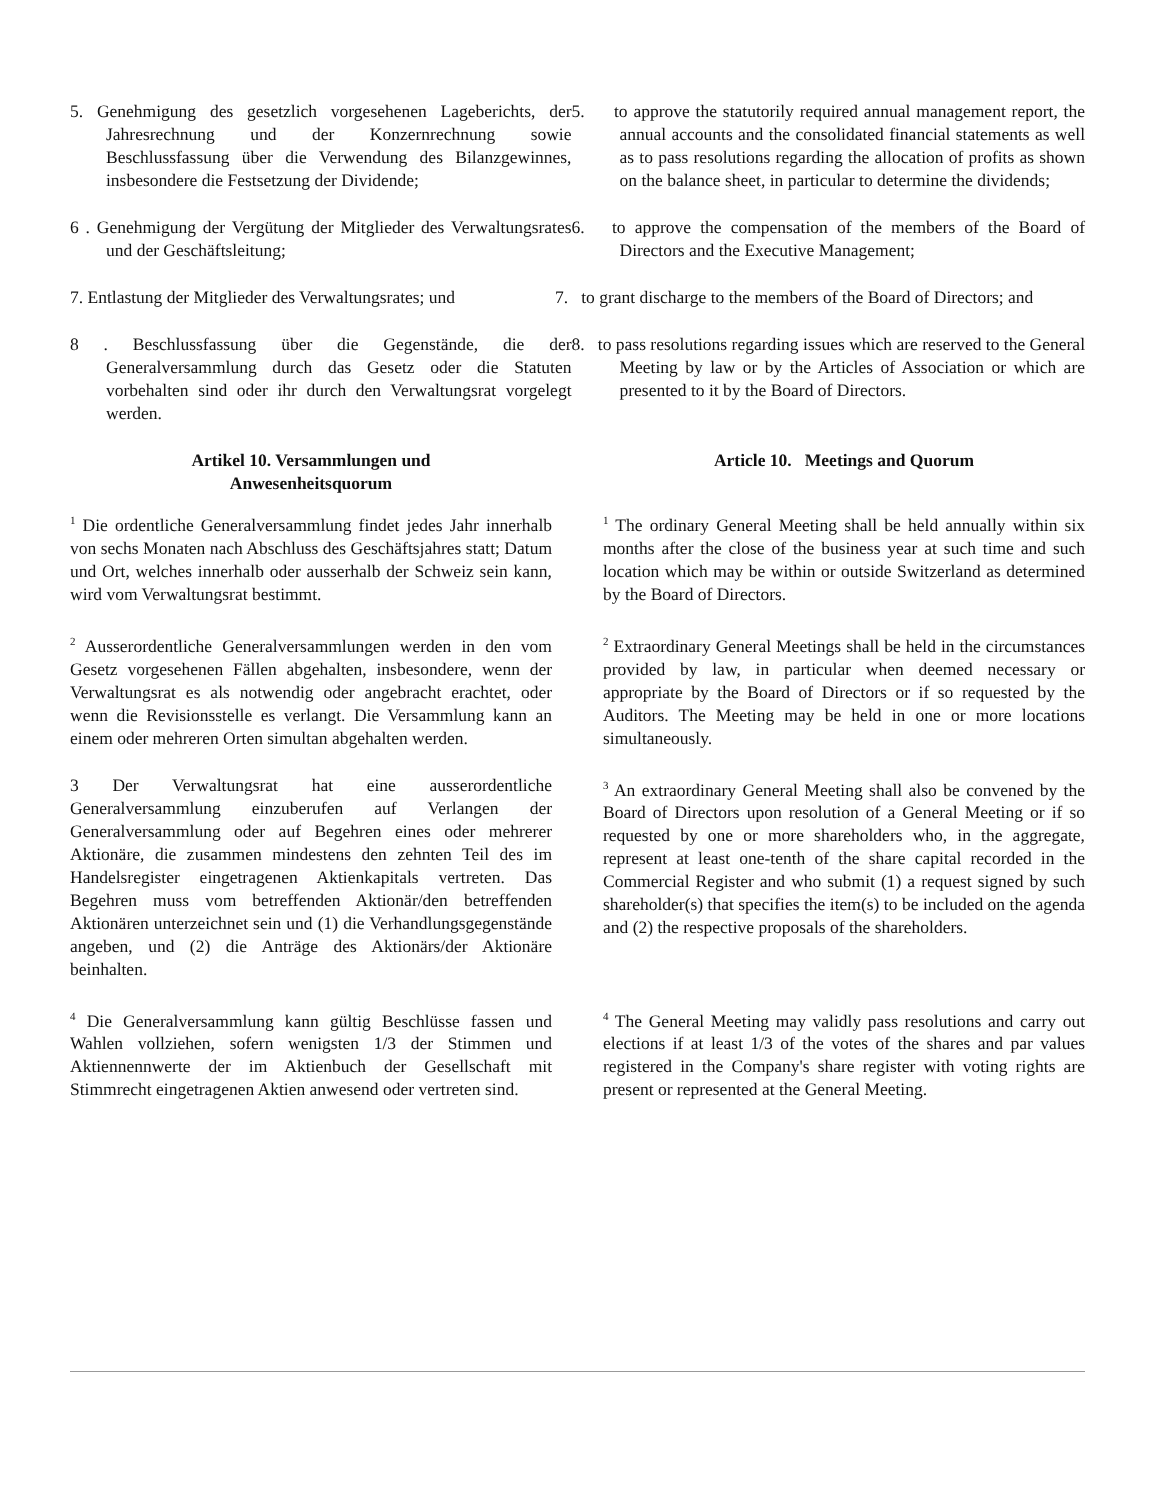5. Genehmigung des gesetzlich vorgesehenen Lageberichts, der Jahresrechnung und der Konzernrechnung sowie Beschlussfassung über die Verwendung des Bilanzgewinnes, insbesondere die Festsetzung der Dividende;
5. to approve the statutorily required annual management report, the annual accounts and the consolidated financial statements as well as to pass resolutions regarding the allocation of profits as shown on the balance sheet, in particular to determine the dividends;
6 . Genehmigung der Vergütung der Mitglieder des Verwaltungsrates und der Geschäftsleitung;
6. to approve the compensation of the members of the Board of Directors and the Executive Management;
7. Entlastung der Mitglieder des Verwaltungsrates; und
7. to grant discharge to the members of the Board of Directors; and
8 . Beschlussfassung über die Gegenstände, die der Generalversammlung durch das Gesetz oder die Statuten vorbehalten sind oder ihr durch den Verwaltungsrat vorgelegt werden.
8. to pass resolutions regarding issues which are reserved to the General Meeting by law or by the Articles of Association or which are presented to it by the Board of Directors.
Artikel 10. Versammlungen und
Anwesenheitsquorum
Article 10. Meetings and Quorum
<sup>1</sup> Die ordentliche Generalversammlung findet jedes Jahr innerhalb von sechs Monaten nach Abschluss des Geschäftsjahres statt; Datum und Ort, welches innerhalb oder ausserhalb der Schweiz sein kann, wird vom Verwaltungsrat bestimmt.
<sup>1</sup> The ordinary General Meeting shall be held annually within six months after the close of the business year at such time and such location which may be within or outside Switzerland as determined by the Board of Directors.
<sup>2</sup> Ausserordentliche Generalversammlungen werden in den vom Gesetz vorgesehenen Fällen abgehalten, insbesondere, wenn der Verwaltungsrat es als notwendig oder angebracht erachtet, oder wenn die Revisionsstelle es verlangt. Die Versammlung kann an einem oder mehreren Orten simultan abgehalten werden.
<sup>2</sup> Extraordinary General Meetings shall be held in the circumstances provided by law, in particular when deemed necessary or appropriate by the Board of Directors or if so requested by the Auditors. The Meeting may be held in one or more locations simultaneously.
3 Der Verwaltungsrat hat eine ausserordentliche Generalversammlung einzuberufen auf Verlangen der Generalversammlung oder auf Begehren eines oder mehrerer Aktionäre, die zusammen mindestens den zehnten Teil des im Handelsregister eingetragenen Aktienkapitals vertreten. Das Begehren muss vom betreffenden Aktionär/den betreffenden Aktionären unterzeichnet sein und (1) die Verhandlungsgegenstände angeben, und (2) die Anträge des Aktionärs/der Aktionäre beinhalten.
<sup>3</sup> An extraordinary General Meeting shall also be convened by the Board of Directors upon resolution of a General Meeting or if so requested by one or more shareholders who, in the aggregate, represent at least one-tenth of the share capital recorded in the Commercial Register and who submit (1) a request signed by such shareholder(s) that specifies the item(s) to be included on the agenda and (2) the respective proposals of the shareholders.
<sup>4</sup> Die Generalversammlung kann gültig Beschlüsse fassen und Wahlen vollziehen, sofern wenigsten 1/3 der Stimmen und Aktiennennwerte der im Aktienbuch der Gesellschaft mit Stimmrecht eingetragenen Aktien anwesend oder vertreten sind.
<sup>4</sup> The General Meeting may validly pass resolutions and carry out elections if at least 1/3 of the votes of the shares and par values registered in the Company's share register with voting rights are present or represented at the General Meeting.